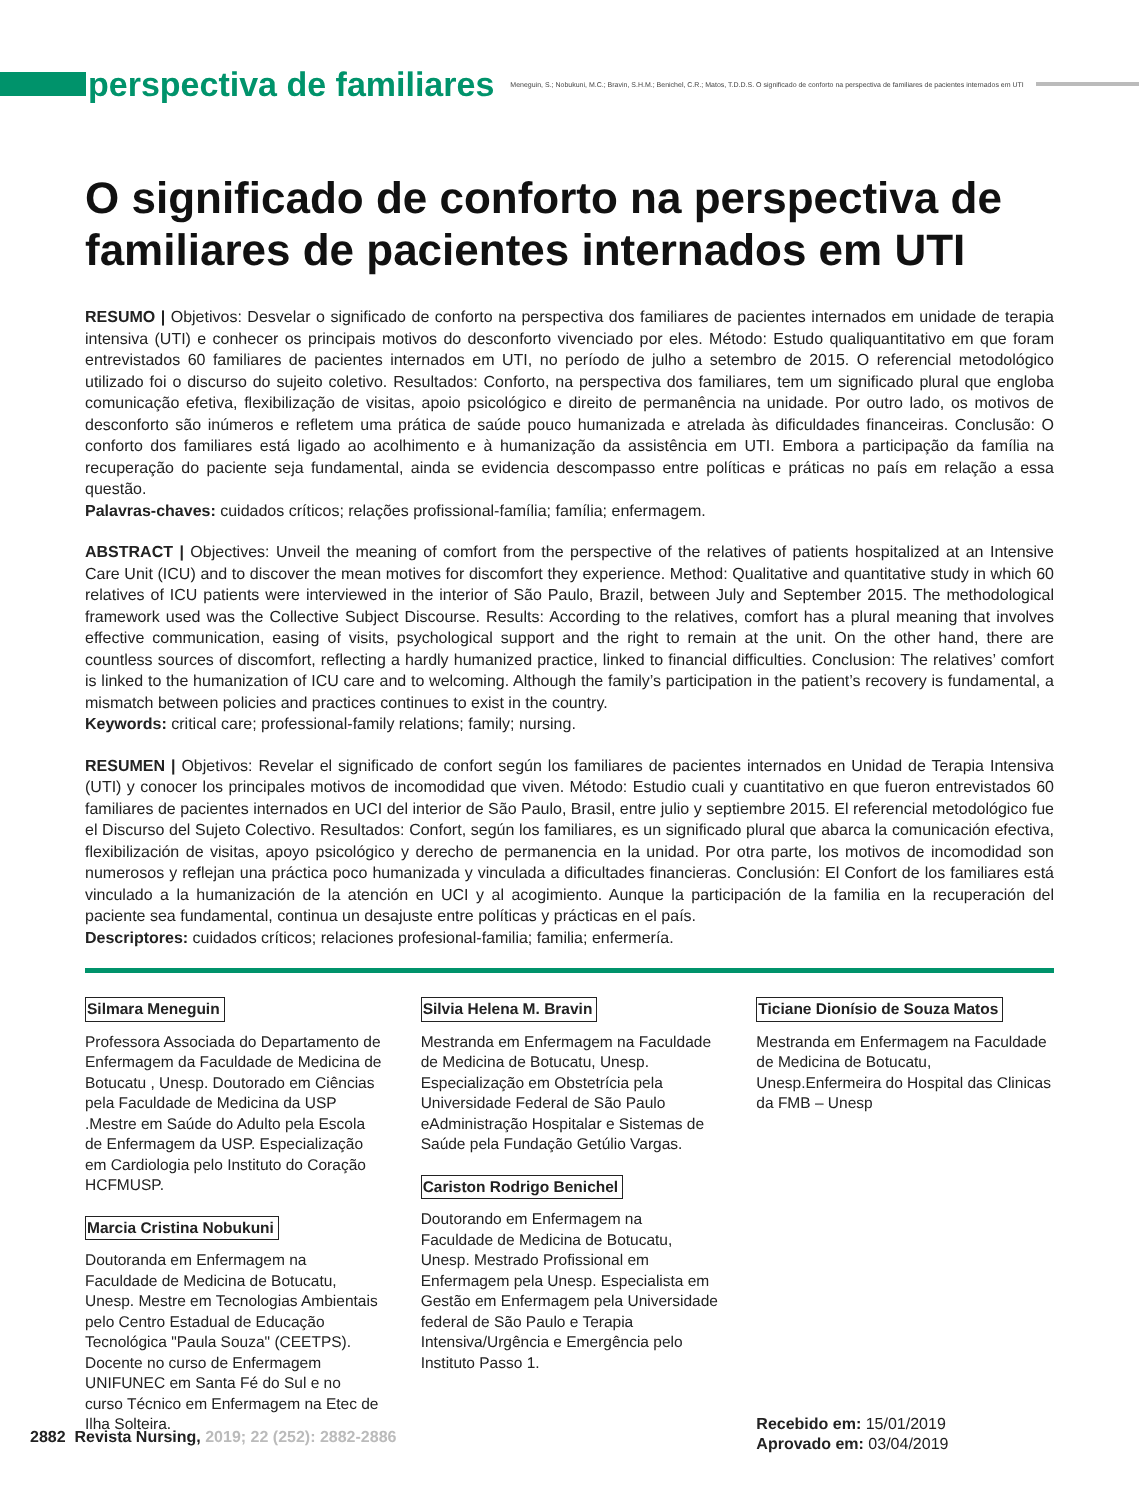perspectiva de familiares
Meneguin, S.; Nobukuni, M.C.; Bravin, S.H.M.; Benichel, C.R.; Matos, T.D.D.S. O significado de conforto na perspectiva de familiares de pacientes internados em UTI
O significado de conforto na perspectiva de familiares de pacientes internados em UTI
RESUMO | Objetivos: Desvelar o significado de conforto na perspectiva dos familiares de pacientes internados em unidade de terapia intensiva (UTI) e conhecer os principais motivos do desconforto vivenciado por eles. Método: Estudo qualiquantitativo em que foram entrevistados 60 familiares de pacientes internados em UTI, no período de julho a setembro de 2015. O referencial metodológico utilizado foi o discurso do sujeito coletivo. Resultados: Conforto, na perspectiva dos familiares, tem um significado plural que engloba comunicação efetiva, flexibilização de visitas, apoio psicológico e direito de permanência na unidade. Por outro lado, os motivos de desconforto são inúmeros e refletem uma prática de saúde pouco humanizada e atrelada às dificuldades financeiras. Conclusão: O conforto dos familiares está ligado ao acolhimento e à humanização da assistência em UTI. Embora a participação da família na recuperação do paciente seja fundamental, ainda se evidencia descompasso entre políticas e práticas no país em relação a essa questão.
Palavras-chaves: cuidados críticos; relações profissional-família; família; enfermagem.
ABSTRACT | Objectives: Unveil the meaning of comfort from the perspective of the relatives of patients hospitalized at an Intensive Care Unit (ICU) and to discover the mean motives for discomfort they experience. Method: Qualitative and quantitative study in which 60 relatives of ICU patients were interviewed in the interior of São Paulo, Brazil, between July and September 2015. The methodological framework used was the Collective Subject Discourse. Results: According to the relatives, comfort has a plural meaning that involves effective communication, easing of visits, psychological support and the right to remain at the unit. On the other hand, there are countless sources of discomfort, reflecting a hardly humanized practice, linked to financial difficulties. Conclusion: The relatives’ comfort is linked to the humanization of ICU care and to welcoming. Although the family’s participation in the patient’s recovery is fundamental, a mismatch between policies and practices continues to exist in the country.
Keywords: critical care; professional-family relations; family; nursing.
RESUMEN | Objetivos: Revelar el significado de confort según los familiares de pacientes internados en Unidad de Terapia Intensiva (UTI) y conocer los principales motivos de incomodidad que viven. Método: Estudio cuali y cuantitativo en que fueron entrevistados 60 familiares de pacientes internados en UCI del interior de São Paulo, Brasil, entre julio y septiembre 2015. El referencial metodológico fue el Discurso del Sujeto Colectivo. Resultados: Confort, según los familiares, es un significado plural que abarca la comunicación efectiva, flexibilización de visitas, apoyo psicológico y derecho de permanencia en la unidad. Por otra parte, los motivos de incomodidad son numerosos y reflejan una práctica poco humanizada y vinculada a dificultades financieras. Conclusión: El Confort de los familiares está vinculado a la humanización de la atención en UCI y al acogimiento. Aunque la participación de la familia en la recuperación del paciente sea fundamental, continua un desajuste entre políticas y prácticas en el país.
Descriptores: cuidados críticos; relaciones profesional-familia; familia; enfermería.
Silmara Meneguin
Professora Associada do Departamento de Enfermagem da Faculdade de Medicina de Botucatu , Unesp. Doutorado em Ciências pela Faculdade de Medicina da USP .Mestre em Saúde do Adulto pela Escola de Enfermagem da USP. Especialização em Cardiologia pelo Instituto do Coração HCFMUSP.
Marcia Cristina Nobukuni
Doutoranda em Enfermagem na Faculdade de Medicina de Botucatu, Unesp. Mestre em Tecnologias Ambientais pelo Centro Estadual de Educação Tecnológica "Paula Souza" (CEETPS). Docente no curso de Enfermagem UNIFUNEC em Santa Fé do Sul e no curso Técnico em Enfermagem na Etec de Ilha Solteira.
Silvia Helena M. Bravin
Mestranda em Enfermagem na Faculdade de Medicina de Botucatu, Unesp. Especialização em Obstetrícia pela Universidade Federal de São Paulo eAdministração Hospitalar e Sistemas de Saúde pela Fundação Getúlio Vargas.
Cariston Rodrigo Benichel
Doutorando em Enfermagem na Faculdade de Medicina de Botucatu, Unesp. Mestrado Profissional em Enfermagem pela Unesp. Especialista em Gestão em Enfermagem pela Universidade federal de São Paulo e Terapia Intensiva/Urgência e Emergência pelo Instituto Passo 1.
Ticiane Dionísio de Souza Matos
Mestranda em Enfermagem na Faculdade de Medicina de Botucatu, Unesp.Enfermeira do Hospital das Clinicas da FMB – Unesp
Recebido em: 15/01/2019
Aprovado em: 03/04/2019
2882 Revista Nursing, 2019; 22 (252): 2882-2886